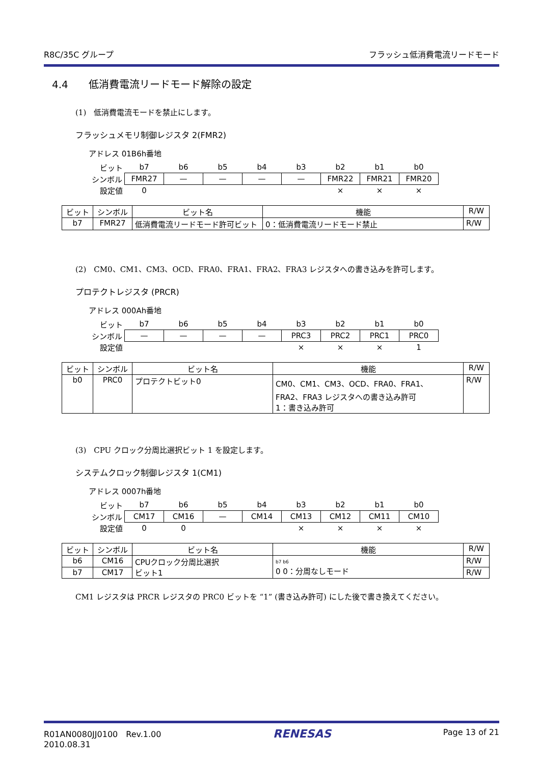R8C/35C グループ フラッシュ低消費電流リードモード
4.4　　低消費電流リードモード解除の設定
(1)　低消費電流モードを禁止にします。
フラッシュメモリ制御レジスタ 2(FMR2)
アドレス 01B6h番地
| ビット | b7 | b6 | b5 | b4 | b3 | b2 | b1 | b0 |
| シンボル | FMR27 | — | — | — | — | FMR22 | FMR21 | FMR20 |
| 設定値 | 0 | | | | | × | × | × |
| ビット | シンボル | ビット名 | 機能 | R/W |
| --- | --- | --- | --- | --- |
| b7 | FMR27 | 低消費電流リードモード許可ビット | 0：低消費電流リードモード禁止 | R/W |
(2)　CM0、CM1、CM3、OCD、FRA0、FRA1、FRA2、FRA3 レジスタへの書き込みを許可します。
プロテクトレジスタ (PRCR)
アドレス 000Ah番地
| ビット | b7 | b6 | b5 | b4 | b3 | b2 | b1 | b0 |
| シンボル | — | — | — | — | PRC3 | PRC2 | PRC1 | PRC0 |
| 設定値 | | | | | × | × | × | 1 |
| ビット | シンボル | ビット名 | 機能 | R/W |
| --- | --- | --- | --- | --- |
| b0 | PRC0 | プロテクトビット0 | CM0、CM1、CM3、OCD、FRA0、FRA1、 FRA2、FRA3 レジスタへの書き込み許可 1：書き込み許可 | R/W |
(3)　CPU クロック分周比選択ビット 1 を設定します。
システムクロック制御レジスタ 1(CM1)
アドレス 0007h番地
| ビット | b7 | b6 | b5 | b4 | b3 | b2 | b1 | b0 |
| シンボル | CM17 | CM16 | — | CM14 | CM13 | CM12 | CM11 | CM10 |
| 設定値 | 0 | 0 | | | × | × | × | × |
| ビット | シンボル | ビット名 | 機能 | R/W |
| --- | --- | --- | --- | --- |
| b6 | CM16 | CPUクロック分周比選択 ビット1 | b7 b6 0 0：分周なしモード | R/W |
| b7 | CM17 | | | R/W |
CM1 レジスタは PRCR レジスタの PRC0 ビットを “1” (書き込み許可) にした後で書き換えてください。
R01AN0080JJ0100　Rev.1.00
2010.08.31 RENESAS Page 13 of 21